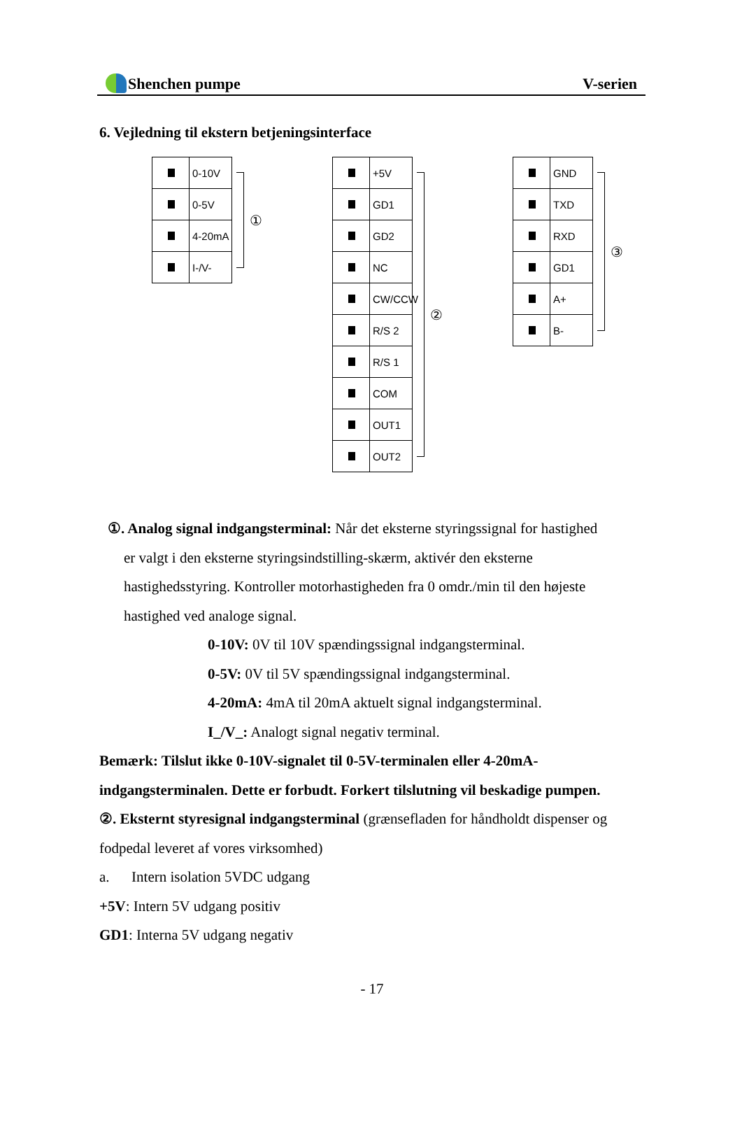Shenchen pumpe V-serien
6. Vejledning til ekstern betjeningsinterface
0-10V
0-5V
4-20mA
I-/V-
①
+5V
GD1
GD2
NC
CW/CCW
R/S 2
R/S 1
COM
OUT1
OUT2
②
GND
TXD
RXD
GD1
A+
B-
③
①. Analog signal indgangsterminal: Når det eksterne styringssignal for hastighed
er valgt i den eksterne styringsindstilling-skærm, aktivér den eksterne
hastighedsstyring. Kontroller motorhastigheden fra 0 omdr./min til den højeste
hastighed ved analoge signal.
0-10V: 0V til 10V spændingssignal indgangsterminal.
0-5V: 0V til 5V spændingssignal indgangsterminal.
4-20mA: 4mA til 20mA aktuelt signal indgangsterminal.
I_/V_: Analogt signal negativ terminal.
Bemærk: Tilslut ikke 0-10V-signalet til 0-5V-terminalen eller 4-20mA-indgangsterminalen. Dette er forbudt. Forkert tilslutning vil beskadige pumpen.
②. Eksternt styresignal indgangsterminal (grænsefladen for håndholdt dispenser og fodpedal leveret af vores virksomhed)
a. Intern isolation 5VDC udgang
+5V: Intern 5V udgang positiv
GD1: Interna 5V udgang negativ
- 17